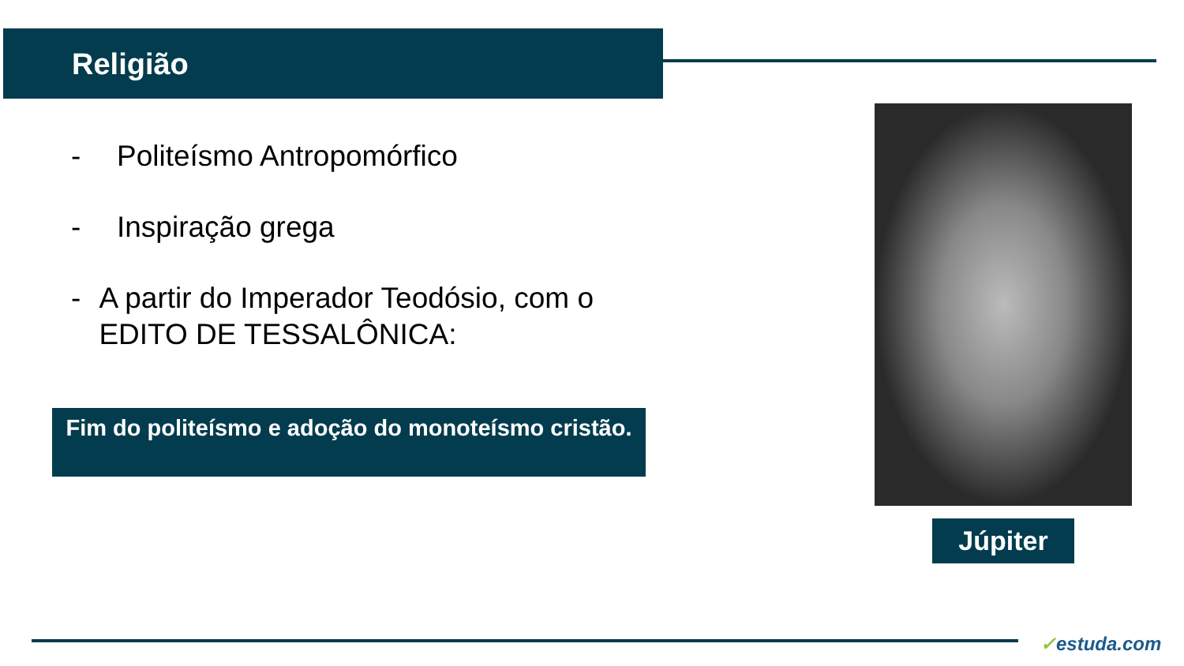Religião
- Politeísmo Antropomórfico
- Inspiração grega
- A partir do Imperador Teodósio, com o EDITO DE TESSALÔNICA:
Fim do politeísmo e adoção do monoteísmo cristão.
Júpiter
✓estuda.com